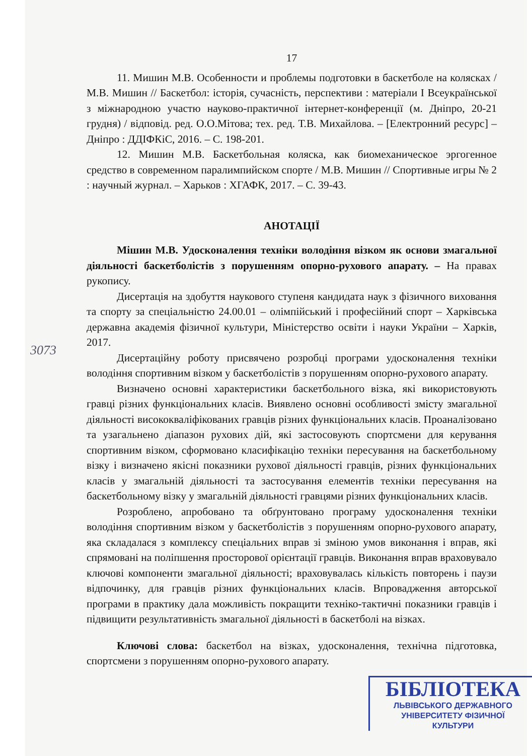17
11. Мишин М.В. Особенности и проблемы подготовки в баскетболе на колясках / М.В. Мишин // Баскетбол: історія, сучасність, перспективи : матеріали І Всеукраїнської з міжнародною участю науково-практичної інтернет-конференції (м. Дніпро, 20-21 грудня) / відповід. ред. О.О.Мітова; тех. ред. Т.В. Михайлова. – [Електронний ресурс] – Дніпро : ДДІФКіС, 2016. – С. 198-201.
12. Мишин М.В. Баскетбольная коляска, как биомеханическое эргогенное средство в современном паралимпийском спорте / М.В. Мишин // Спортивные игры № 2 : научный журнал. – Харьков : ХГАФК, 2017. – С. 39-43.
АНОТАЦІЇ
Мішин М.В. Удосконалення техніки володіння візком як основи змагальної діяльності баскетболістів з порушенням опорно-рухового апарату. – На правах рукопису.
Дисертація на здобуття наукового ступеня кандидата наук з фізичного виховання та спорту за спеціальністю 24.00.01 – олімпійський і професійний спорт – Харківська державна академія фізичної культури, Міністерство освіти і науки України – Харків, 2017.
Дисертаційну роботу присвячено розробці програми удосконалення техніки володіння спортивним візком у баскетболістів з порушенням опорно-рухового апарату.
Визначено основні характеристики баскетбольного візка, які використовують гравці різних функціональних класів. Виявлено основні особливості змісту змагальної діяльності висококваліфікованих гравців різних функціональних класів. Проаналізовано та узагальнено діапазон рухових дій, які застосовують спортсмени для керування спортивним візком, сформовано класифікацію техніки пересування на баскетбольному візку і визначено якісні показники рухової діяльності гравців, різних функціональних класів у змагальній діяльності та застосування елементів техніки пересування на баскетбольному візку у змагальній діяльності гравцями різних функціональних класів.
Розроблено, апробовано та обґрунтовано програму удосконалення техніки володіння спортивним візком у баскетболістів з порушенням опорно-рухового апарату, яка складалася з комплексу спеціальних вправ зі зміною умов виконання і вправ, які спрямовані на поліпшення просторової орієнтації гравців. Виконання вправ враховувало ключові компоненти змагальної діяльності; враховувалась кількість повторень і паузи відпочинку, для гравців різних функціональних класів. Впровадження авторської програми в практику дала можливість покращити техніко-тактичні показники гравців і підвищити результативність змагальної діяльності в баскетболі на візках.
Ключові слова: баскетбол на візках, удосконалення, технічна підготовка, спортсмени з порушенням опорно-рухового апарату.
3073
БІБЛІОТЕКА
ЛЬВІВСЬКОГО ДЕРЖАВНОГО
УНІВЕРСИТЕТУ ФІЗИЧНОЇ
КУЛЬТУРИ